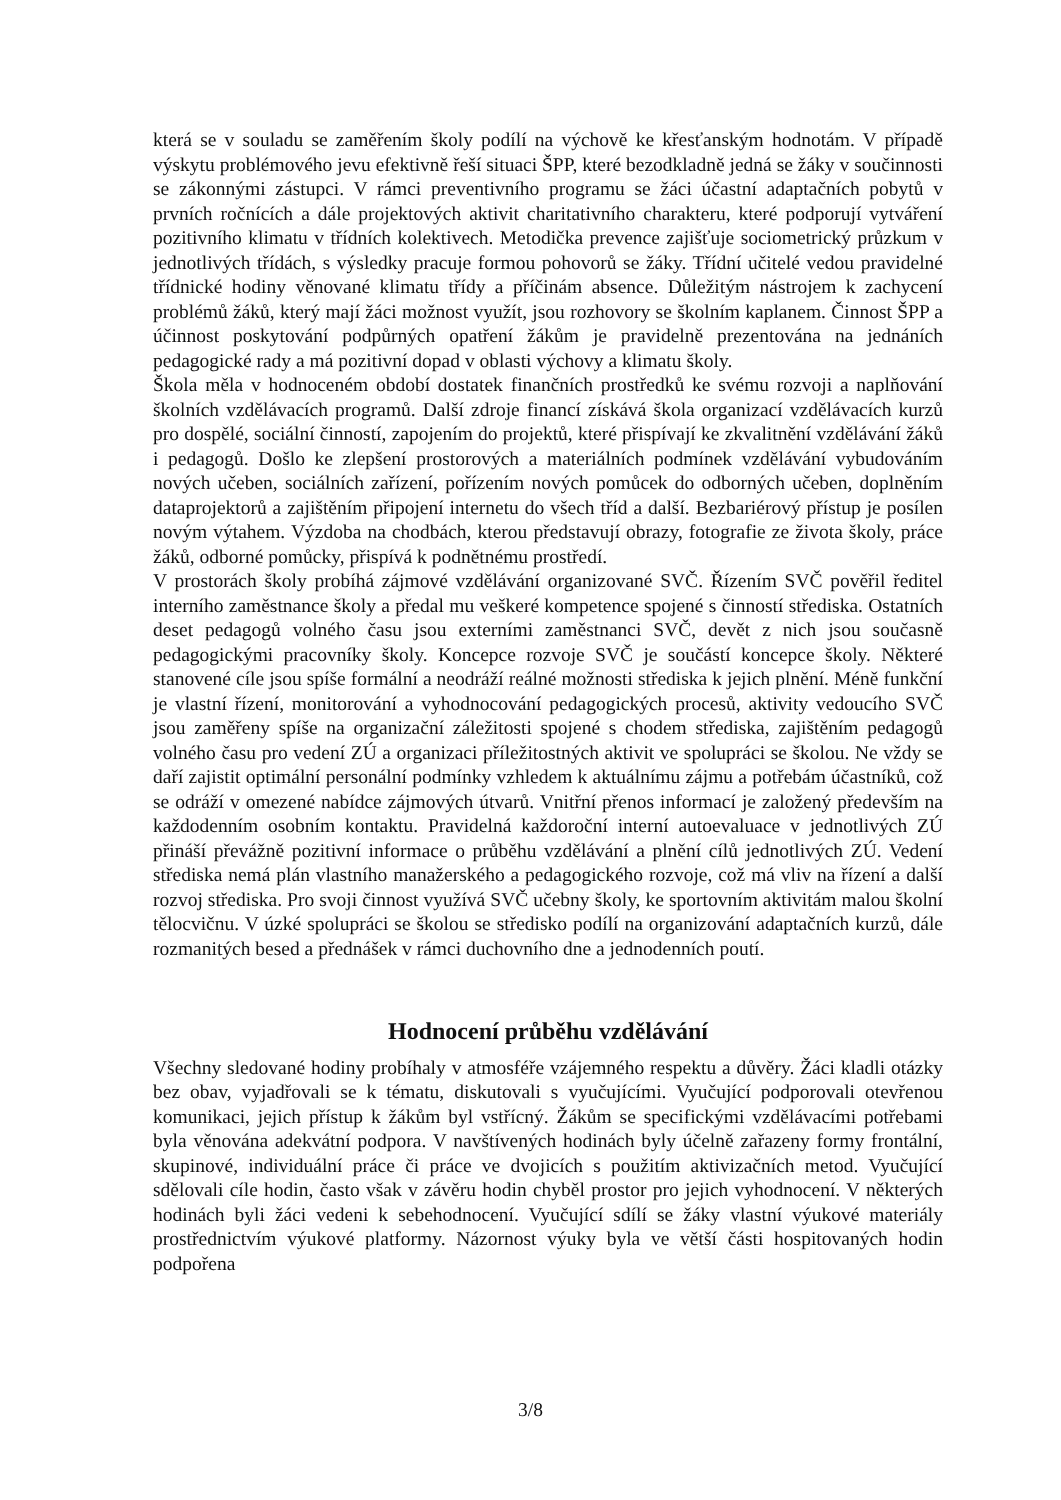která se v souladu se zaměřením školy podílí na výchově ke křesťanským hodnotám. V případě výskytu problémového jevu efektivně řeší situaci ŠPP, které bezodkladně jedná se žáky v součinnosti se zákonnými zástupci. V rámci preventivního programu se žáci účastní adaptačních pobytů v prvních ročnících a dále projektových aktivit charitativního charakteru, které podporují vytváření pozitivního klimatu v třídních kolektivech. Metodička prevence zajišťuje sociometrický průzkum v jednotlivých třídách, s výsledky pracuje formou pohovorů se žáky. Třídní učitelé vedou pravidelné třídnické hodiny věnované klimatu třídy a příčinám absence. Důležitým nástrojem k zachycení problémů žáků, který mají žáci možnost využít, jsou rozhovory se školním kaplanem. Činnost ŠPP a účinnost poskytování podpůrných opatření žákům je pravidelně prezentována na jednáních pedagogické rady a má pozitivní dopad v oblasti výchovy a klimatu školy.
Škola měla v hodnoceném období dostatek finančních prostředků ke svému rozvoji a naplňování školních vzdělávacích programů. Další zdroje financí získává škola organizací vzdělávacích kurzů pro dospělé, sociální činností, zapojením do projektů, které přispívají ke zkvalitnění vzdělávání žáků i pedagogů. Došlo ke zlepšení prostorových a materiálních podmínek vzdělávání vybudováním nových učeben, sociálních zařízení, pořízením nových pomůcek do odborných učeben, doplněním dataprojektorů a zajištěním připojení internetu do všech tříd a další. Bezbariérový přístup je posílen novým výtahem. Výzdoba na chodbách, kterou představují obrazy, fotografie ze života školy, práce žáků, odborné pomůcky, přispívá k podnětnému prostředí.
V prostorách školy probíhá zájmové vzdělávání organizované SVČ. Řízením SVČ pověřil ředitel interního zaměstnance školy a předal mu veškeré kompetence spojené s činností střediska. Ostatních deset pedagogů volného času jsou externími zaměstnanci SVČ, devět z nich jsou současně pedagogickými pracovníky školy. Koncepce rozvoje SVČ je součástí koncepce školy. Některé stanovené cíle jsou spíše formální a neodráží reálné možnosti střediska k jejich plnění. Méně funkční je vlastní řízení, monitorování a vyhodnocování pedagogických procesů, aktivity vedoucího SVČ jsou zaměřeny spíše na organizační záležitosti spojené s chodem střediska, zajištěním pedagogů volného času pro vedení ZÚ a organizaci příležitostných aktivit ve spolupráci se školou. Ne vždy se daří zajistit optimální personální podmínky vzhledem k aktuálnímu zájmu a potřebám účastníků, což se odráží v omezené nabídce zájmových útvarů. Vnitřní přenos informací je založený především na každodenním osobním kontaktu. Pravidelná každoroční interní autoevaluace v jednotlivých ZÚ přináší převážně pozitivní informace o průběhu vzdělávání a plnění cílů jednotlivých ZÚ. Vedení střediska nemá plán vlastního manažerského a pedagogického rozvoje, což má vliv na řízení a další rozvoj střediska. Pro svoji činnost využívá SVČ učebny školy, ke sportovním aktivitám malou školní tělocvičnu. V úzké spolupráci se školou se středisko podílí na organizování adaptačních kurzů, dále rozmanitých besed a přednášek v rámci duchovního dne a jednodenních poutí.
Hodnocení průběhu vzdělávání
Všechny sledované hodiny probíhaly v atmosféře vzájemného respektu a důvěry. Žáci kladli otázky bez obav, vyjadřovali se k tématu, diskutovali s vyučujícími. Vyučující podporovali otevřenou komunikaci, jejich přístup k žákům byl vstřícný. Žákům se specifickými vzdělávacími potřebami byla věnována adekvátní podpora. V navštívených hodinách byly účelně zařazeny formy frontální, skupinové, individuální práce či práce ve dvojicích s použitím aktivizačních metod. Vyučující sdělovali cíle hodin, často však v závěru hodin chyběl prostor pro jejich vyhodnocení. V některých hodinách byli žáci vedeni k sebehodnocení. Vyučující sdílí se žáky vlastní výukové materiály prostřednictvím výukové platformy. Názornost výuky byla ve větší části hospitovaných hodin podpořena
3/8